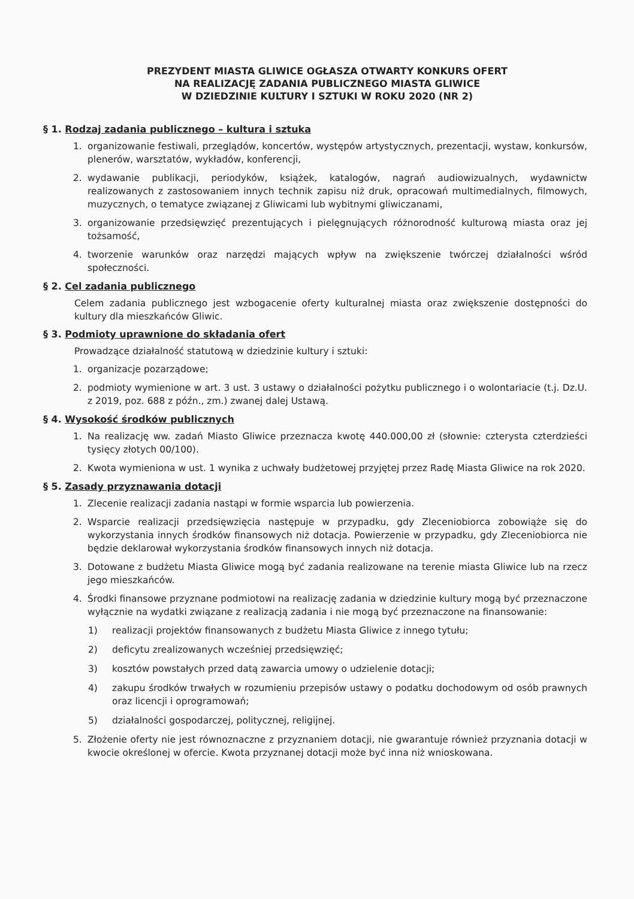PREZYDENT MIASTA GLIWICE OGŁASZA OTWARTY KONKURS OFERT
NA REALIZACJĘ ZADANIA PUBLICZNEGO MIASTA GLIWICE
W DZIEDZINIE KULTURY I SZTUKI W ROKU 2020 (NR 2)
§ 1. Rodzaj zadania publicznego – kultura i sztuka
1. organizowanie festiwali, przeglądów, koncertów, występów artystycznych, prezentacji, wystaw, konkursów, plenerów, warsztatów, wykładów, konferencji,
2. wydawanie publikacji, periodyków, książek, katalogów, nagrań audiowizualnych, wydawnictw realizowanych z zastosowaniem innych technik zapisu niż druk, opracowań multimedialnych, filmowych, muzycznych, o tematyce związanej z Gliwicami lub wybitnymi gliwiczanami,
3. organizowanie przedsięwzięć prezentujących i pielęgnujących różnorodność kulturową miasta oraz jej tożsamość,
4. tworzenie warunków oraz narzędzi mających wpływ na zwiększenie twórczej działalności wśród społeczności.
§ 2. Cel zadania publicznego
Celem zadania publicznego jest wzbogacenie oferty kulturalnej miasta oraz zwiększenie dostępności do kultury dla mieszkańców Gliwic.
§ 3. Podmioty uprawnione do składania ofert
Prowadzące działalność statutową w dziedzinie kultury i sztuki:
1. organizacje pozarządowe;
2. podmioty wymienione w art. 3 ust. 3 ustawy o działalności pożytku publicznego i o wolontariacie (t.j. Dz.U. z 2019, poz. 688 z późn., zm.) zwanej dalej Ustawą.
§ 4. Wysokość środków publicznych
1. Na realizację ww. zadań Miasto Gliwice przeznacza kwotę 440.000,00 zł (słownie: czterysta czterdzieści tysięcy złotych 00/100).
2. Kwota wymieniona w ust. 1 wynika z uchwały budżetowej przyjętej przez Radę Miasta Gliwice na rok 2020.
§ 5. Zasady przyznawania dotacji
1. Zlecenie realizacji zadania nastąpi w formie wsparcia lub powierzenia.
2. Wsparcie realizacji przedsięwzięcia następuje w przypadku, gdy Zleceniobiorca zobowiąże się do wykorzystania innych środków finansowych niż dotacja. Powierzenie w przypadku, gdy Zleceniobiorca nie będzie deklarował wykorzystania środków finansowych innych niż dotacja.
3. Dotowane z budżetu Miasta Gliwice mogą być zadania realizowane na terenie miasta Gliwice lub na rzecz jego mieszkańców.
4. Środki finansowe przyznane podmiotowi na realizację zadania w dziedzinie kultury mogą być przeznaczone wyłącznie na wydatki związane z realizacją zadania i nie mogą być przeznaczone na finansowanie:
1) realizacji projektów finansowanych z budżetu Miasta Gliwice z innego tytułu;
2) deficytu zrealizowanych wcześniej przedsięwzięć;
3) kosztów powstałych przed datą zawarcia umowy o udzielenie dotacji;
4) zakupu środków trwałych w rozumieniu przepisów ustawy o podatku dochodowym od osób prawnych oraz licencji i oprogramowań;
5) działalności gospodarczej, politycznej, religijnej.
5. Złożenie oferty nie jest równoznaczne z przyznaniem dotacji, nie gwarantuje również przyznania dotacji w kwocie określonej w ofercie. Kwota przyznanej dotacji może być inna niż wnioskowana.